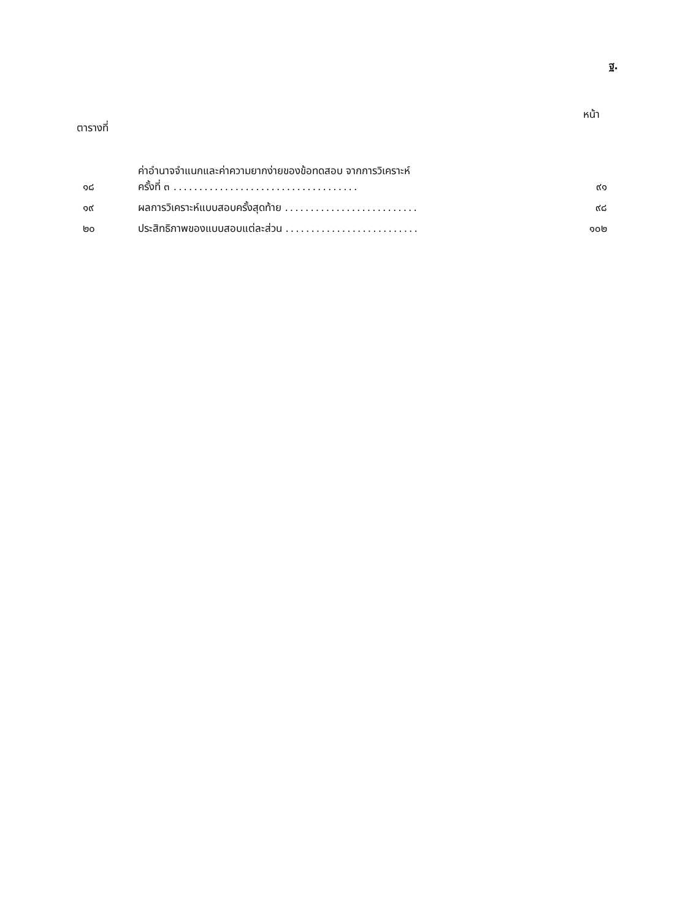ฐ.
ตารางที่
หน้า
| ๑๘ | ค่าอำนาจจำแนกและค่าความยากง่ายของข้อทดสอบ จากการวิเคราะห์ ครั้งที่ ๓ .................................... | ๙๑ |
| ๑๙ | ผลการวิเคราะห์แบบสอบครั้งสุดท้าย .......................... | ๙๘ |
| ๒๐ | ประสิทธิภาพของแบบสอบแต่ละส่วน .......................... | ๑๐๒ |